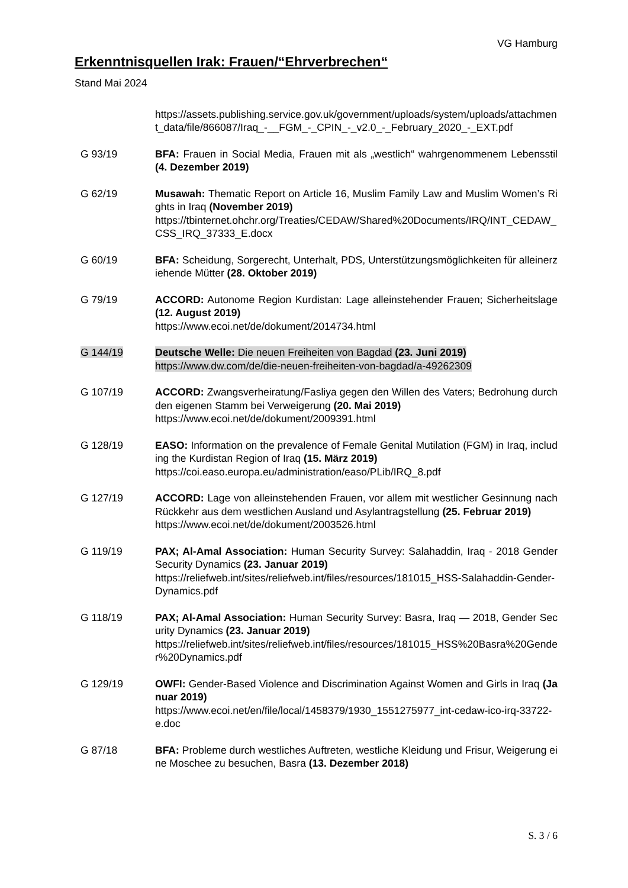VG Hamburg
Erkenntnisquellen Irak: Frauen/“Ehrverbrechen“
Stand Mai 2024
https://assets.publishing.service.gov.uk/government/uploads/system/uploads/attachment_data/file/866087/Iraq_-__FGM_-_CPIN_-_v2.0_-_February_2020_-_EXT.pdf
G 93/19 BFA: Frauen in Social Media, Frauen mit als „westlich“ wahrgenommenem Lebensstil (4. Dezember 2019)
G 62/19 Musawah: Thematic Report on Article 16, Muslim Family Law and Muslim Women’s Rights in Iraq (November 2019)
https://tbinternet.ohchr.org/Treaties/CEDAW/Shared%20Documents/IRQ/INT_CEDAW_CSS_IRQ_37333_E.docx
G 60/19 BFA: Scheidung, Sorgerecht, Unterhalt, PDS, Unterstützungsmöglichkeiten für alleinerziehende Mütter (28. Oktober 2019)
G 79/19 ACCORD: Autonome Region Kurdistan: Lage alleinstehender Frauen; Sicherheitslage (12. August 2019)
https://www.ecoi.net/de/dokument/2014734.html
G 144/19 Deutsche Welle: Die neuen Freiheiten von Bagdad (23. Juni 2019)
https://www.dw.com/de/die-neuen-freiheiten-von-bagdad/a-49262309
G 107/19 ACCORD: Zwangsverheiratung/Fasliya gegen den Willen des Vaters; Bedrohung durch den eigenen Stamm bei Verweigerung (20. Mai 2019)
https://www.ecoi.net/de/dokument/2009391.html
G 128/19 EASO: Information on the prevalence of Female Genital Mutilation (FGM) in Iraq, including the Kurdistan Region of Iraq (15. März 2019)
https://coi.easo.europa.eu/administration/easo/PLib/IRQ_8.pdf
G 127/19 ACCORD: Lage von alleinstehenden Frauen, vor allem mit westlicher Gesinnung nach Rückkehr aus dem westlichen Ausland und Asylantragstellung (25. Februar 2019)
https://www.ecoi.net/de/dokument/2003526.html
G 119/19 PAX; Al-Amal Association: Human Security Survey: Salahaddin, Iraq - 2018 Gender Security Dynamics (23. Januar 2019)
https://reliefweb.int/sites/reliefweb.int/files/resources/181015_HSS-Salahaddin-Gender-Dynamics.pdf
G 118/19 PAX; Al-Amal Association: Human Security Survey: Basra, Iraq — 2018, Gender Security Dynamics (23. Januar 2019)
https://reliefweb.int/sites/reliefweb.int/files/resources/181015_HSS%20Basra%20Gender%20Dynamics.pdf
G 129/19 OWFI: Gender-Based Violence and Discrimination Against Women and Girls in Iraq (Januar 2019)
https://www.ecoi.net/en/file/local/1458379/1930_1551275977_int-cedaw-ico-irq-33722-e.doc
G 87/18 BFA: Probleme durch westliches Auftreten, westliche Kleidung und Frisur, Weigerung eine Moschee zu besuchen, Basra (13. Dezember 2018)
S. 3 / 6